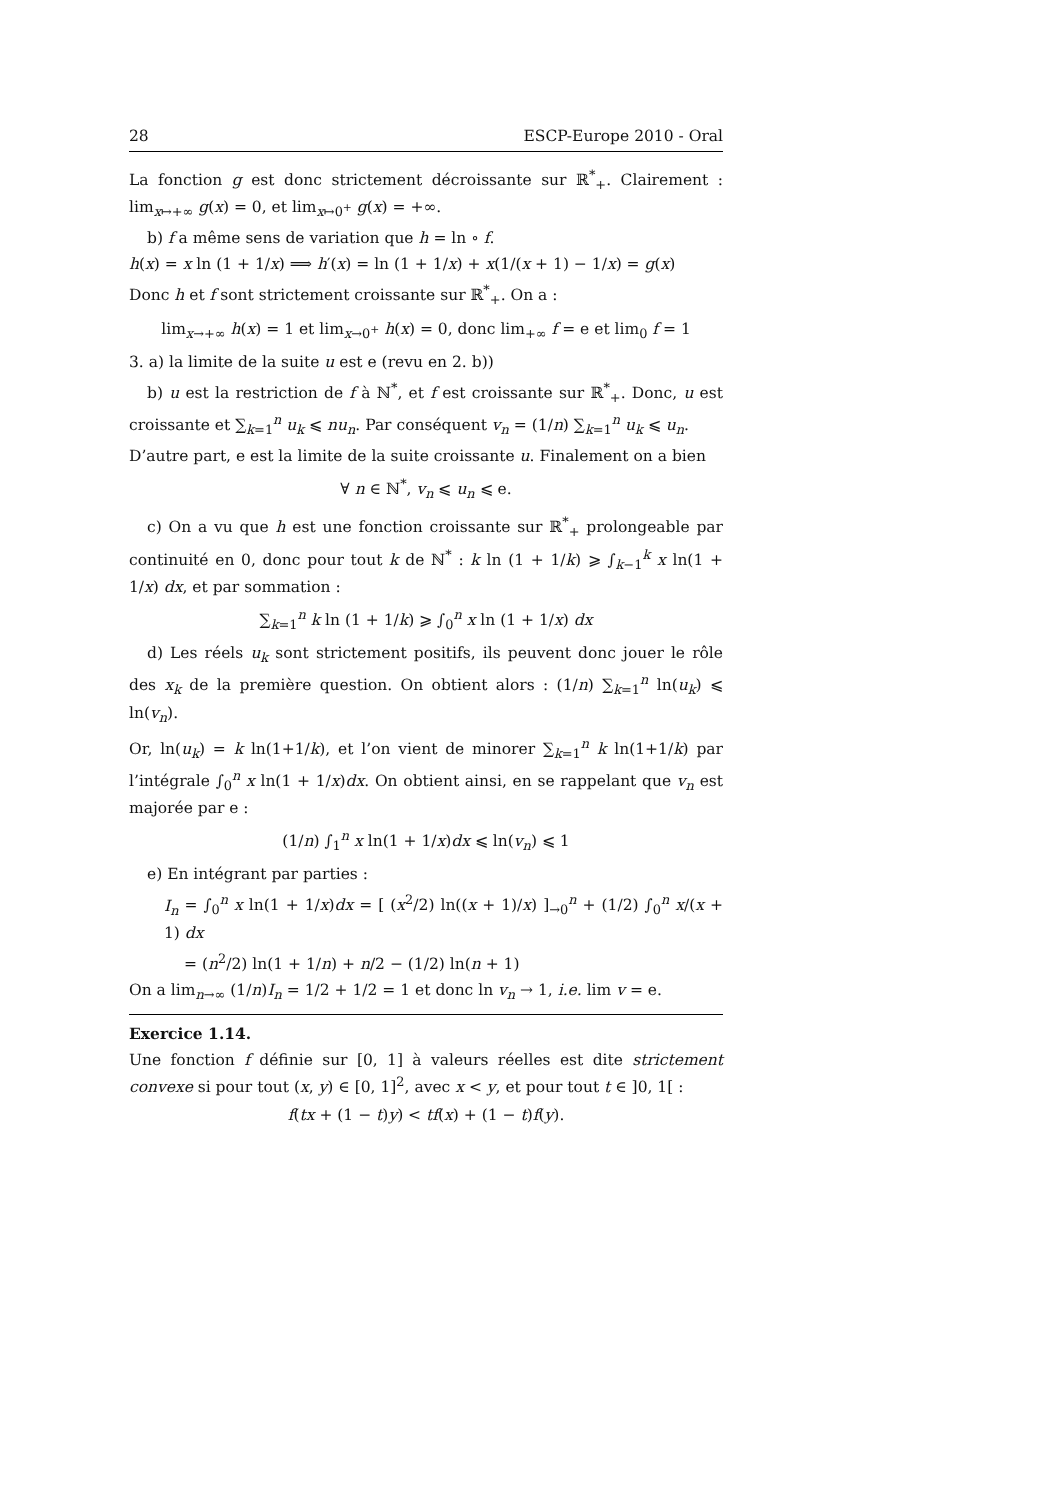28 ESCP-Europe 2010 - Oral
La fonction g est donc strictement décroissante sur ℝ<sup>*</sup><sub>+</sub>. Clairement : lim<sub>x↦+∞</sub> g(x) = 0, et lim<sub>x↦0<sup>+</sup></sub> g(x) = +∞.
b) f a même sens de variation que h = ln ∘ f.
h(x) = x ln (1 + 1/x) ⟹ h′(x) = ln (1 + 1/x) + x(1/(x + 1) − 1/x) = g(x)
Donc h et f sont strictement croissante sur ℝ<sup>*</sup><sub>+</sub>. On a :
lim<sub>x→+∞</sub> h(x) = 1 et lim<sub>x→0<sup>+</sup></sub> h(x) = 0, donc lim<sub>+∞</sub> f = e et lim<sub>0</sub> f = 1
3. a) la limite de la suite u est e (revu en 2. b))
b) u est la restriction de f à ℕ<sup>*</sup>, et f est croissante sur ℝ<sup>*</sup><sub>+</sub>. Donc, u est croissante et ∑<sub>k=1</sub><sup>n</sup> u<sub>k</sub> ⩽ nu<sub>n</sub>. Par conséquent v<sub>n</sub> = (1/n) ∑<sub>k=1</sub><sup>n</sup> u<sub>k</sub> ⩽ u<sub>n</sub>.
D’autre part, e est la limite de la suite croissante u. Finalement on a bien
∀ n ∈ ℕ<sup>*</sup>, v<sub>n</sub> ⩽ u<sub>n</sub> ⩽ e.
c) On a vu que h est une fonction croissante sur ℝ<sup>*</sup><sub>+</sub> prolongeable par continuité en 0, donc pour tout k de ℕ<sup>*</sup> : k ln (1 + 1/k) ⩾ ∫<sub>k−1</sub><sup>k</sup> x ln(1 + 1/x) dx, et par sommation :
∑<sub>k=1</sub><sup>n</sup> k ln (1 + 1/k) ⩾ ∫<sub>0</sub><sup>n</sup> x ln (1 + 1/x) dx
d) Les réels u<sub>k</sub> sont strictement positifs, ils peuvent donc jouer le rôle des x<sub>k</sub> de la première question. On obtient alors : (1/n) ∑<sub>k=1</sub><sup>n</sup> ln(u<sub>k</sub>) ⩽ ln(v<sub>n</sub>).
Or, ln(u<sub>k</sub>) = k ln(1+1/k), et l’on vient de minorer ∑<sub>k=1</sub><sup>n</sup> k ln(1+1/k) par l’intégrale ∫<sub>0</sub><sup>n</sup> x ln(1 + 1/x)dx. On obtient ainsi, en se rappelant que v<sub>n</sub> est majorée par e :
(1/n) ∫<sub>1</sub><sup>n</sup> x ln(1 + 1/x)dx ⩽ ln(v<sub>n</sub>) ⩽ 1
e) En intégrant par parties :
I<sub>n</sub> = ∫<sub>0</sub><sup>n</sup> x ln(1 + 1/x)dx = [ (x<sup>2</sup>/2) ln((x + 1)/x) ]<sub>→0</sub><sup>n</sup> + (1/2) ∫<sub>0</sub><sup>n</sup> x/(x + 1) dx
= (n<sup>2</sup>/2) ln(1 + 1/n) + n/2 − (1/2) ln(n + 1)
On a lim<sub>n→∞</sub> (1/n)I<sub>n</sub> = 1/2 + 1/2 = 1 et donc ln v<sub>n</sub> → 1, i.e. lim v = e.
Exercice 1.14.
Une fonction f définie sur [0, 1] à valeurs réelles est dite strictement convexe si pour tout (x, y) ∈ [0, 1]<sup>2</sup>, avec x < y, et pour tout t ∈ ]0, 1[ :
f(tx + (1 − t)y) < tf(x) + (1 − t)f(y).